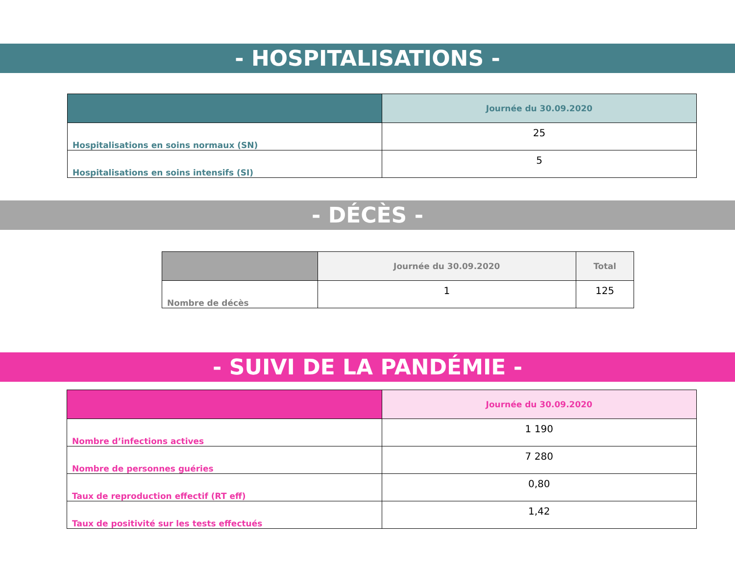- HOSPITALISATIONS -
| | Journée du 30.09.2020 |
| --- | --- |
| Hospitalisations en soins normaux (SN) | 25 |
| Hospitalisations en soins intensifs (SI) | 5 |
- DÉCÈS -
| | Journée du 30.09.2020 | Total |
| --- | --- | --- |
| Nombre de décès | 1 | 125 |
- SUIVI DE LA PANDÉMIE -
| | Journée du 30.09.2020 |
| --- | --- |
| Nombre d’infections actives | 1 190 |
| Nombre de personnes guéries | 7 280 |
| Taux de reproduction effectif (RT eff) | 0,80 |
| Taux de positivité sur les tests effectués | 1,42 |